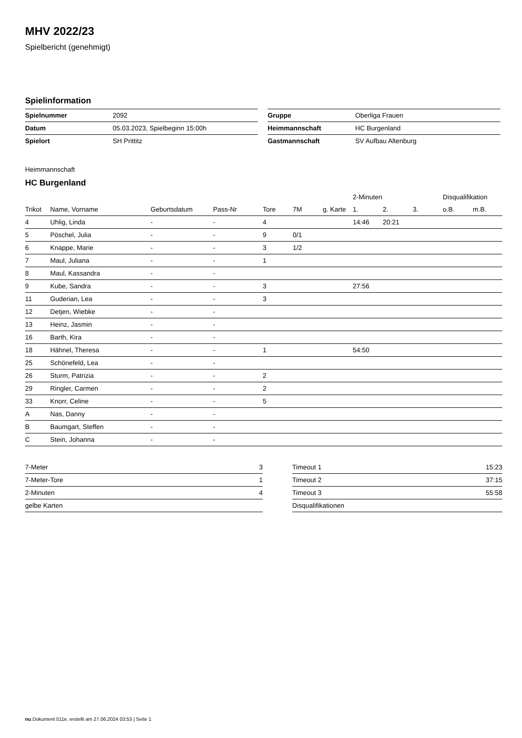MHV 2022/23
Spielbericht (genehmigt)
Spielinformation
| Spielnummer | 2092 |
| Datum | 05.03.2023, Spielbeginn 15:00h |
| Spielort | SH Prittitz |
| Gruppe | Oberliga Frauen |
| Heimmannschaft | HC Burgenland |
| Gastmannschaft | SV Aufbau Altenburg |
Heimmannschaft
HC Burgenland
| | | | | | | | 2-Minuten | | | Disqualifikation | |
| --- | --- | --- | --- | --- | --- | --- | --- | --- | --- | --- | --- |
| Trikot | Name, Vorname | Geburtsdatum | Pass-Nr | Tore | 7M | g. Karte | 1. | 2. | 3. | o.B. | m.B. |
| 4 | Uhlig, Linda | - | - | 4 | | | 14:46 | 20:21 | | | |
| 5 | Pöschel, Julia | - | - | 9 | 0/1 | | | | | | |
| 6 | Knappe, Marie | - | - | 3 | 1/2 | | | | | | |
| 7 | Maul, Juliana | - | - | 1 | | | | | | | |
| 8 | Maul, Kassandra | - | - | | | | | | | | |
| 9 | Kube, Sandra | - | - | 3 | | | 27:56 | | | | |
| 11 | Guderian, Lea | - | - | 3 | | | | | | | |
| 12 | Detjen, Wiebke | - | - | | | | | | | | |
| 13 | Heinz, Jasmin | - | - | | | | | | | | |
| 16 | Barth, Kira | - | - | | | | | | | | |
| 18 | Hähnel, Theresa | - | - | 1 | | | 54:50 | | | | |
| 25 | Schönefeld, Lea | - | - | | | | | | | | |
| 26 | Sturm, Patrizia | - | - | 2 | | | | | | | |
| 29 | Ringler, Carmen | - | - | 2 | | | | | | | |
| 33 | Knorr, Celine | - | - | 5 | | | | | | | |
| A | Nas, Danny | - | - | | | | | | | | |
| B | Baumgart, Steffen | - | - | | | | | | | | |
| C | Stein, Johanna | - | - | | | | | | | | |
| 7-Meter | 3 |
| 7-Meter-Tore | 1 |
| 2-Minuten | 4 |
| gelbe Karten | |
| Timeout 1 | 15:23 |
| Timeout 2 | 37:15 |
| Timeout 3 | 55:58 |
| Disqualifikationen | |
nu.Dokument 011e, erstellt am 27.06.2024 03:53 | Seite 1